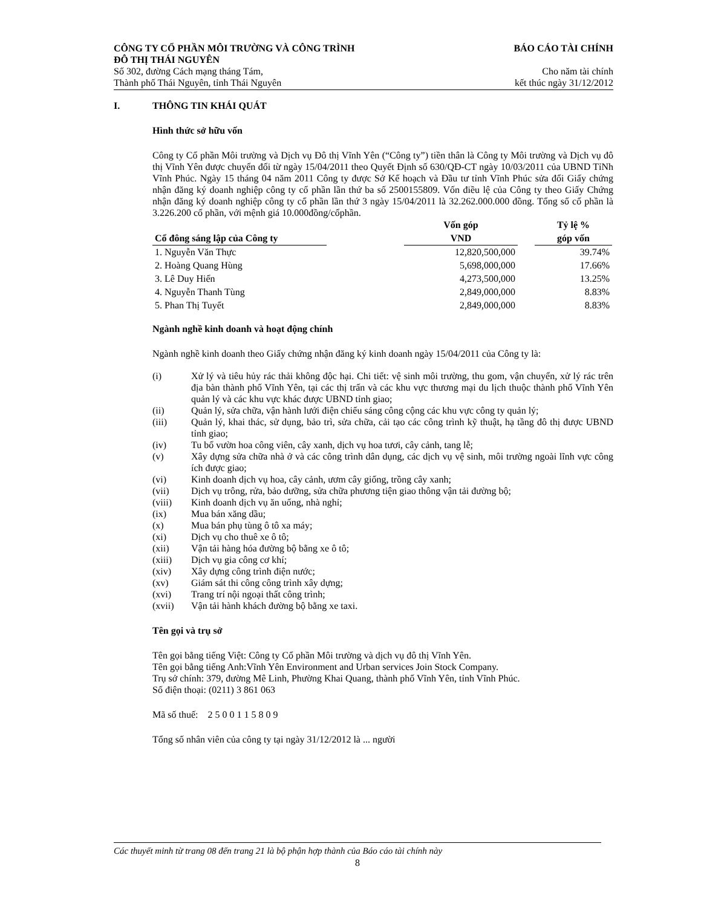CÔNG TY CỔ PHẦN MÔI TRƯỜNG VÀ CÔNG TRÌNH
ĐÔ THỊ THÁI NGUYÊN BÁO CÁO TÀI CHÍNH
Số 302, đường Cách mạng tháng Tám, Cho năm tài chính
Thành phố Thái Nguyên, tỉnh Thái Nguyên kết thúc ngày 31/12/2012
I. THÔNG TIN KHÁI QUÁT
Hình thức sở hữu vốn
Công ty Cổ phần Môi trường và Dịch vụ Đô thị Vĩnh Yên (“Công ty”) tiền thân là Công ty Môi trường và Dịch vụ đô thị Vĩnh Yên được chuyển đổi từ ngày 15/04/2011 theo Quyết Định số 630/QĐ-CT ngày 10/03/2011 của UBND TỉNh Vĩnh Phúc. Ngày 15 tháng 04 năm 2011 Công ty được Sở Kế hoạch và Đầu tư tỉnh Vĩnh Phúc sửa đổi Giấy chứng nhận đăng ký doanh nghiệp công ty cổ phần lần thứ ba số 2500155809. Vốn điều lệ của Công ty theo Giấy Chứng nhận đăng ký doanh nghiệp công ty cổ phần lần thứ 3 ngày 15/04/2011 là 32.262.000.000 đồng. Tổng số cổ phần là 3.226.200 cổ phần, với mệnh giá 10.000đồng/cổphần.
| Cổ đông sáng lập của Công ty | | Vốn góp VND | | Tỷ lệ % góp vốn |
| 1. Nguyễn Văn Thực | | 12,820,500,000 | | 39.74% |
| 2. Hoàng Quang Hùng | | 5,698,000,000 | | 17.66% |
| 3. Lê Duy Hiển | | 4,273,500,000 | | 13.25% |
| 4. Nguyễn Thanh Tùng | | 2,849,000,000 | | 8.83% |
| 5. Phan Thị Tuyết | | 2,849,000,000 | | 8.83% |
Ngành nghề kinh doanh và hoạt động chính
Ngành nghề kinh doanh theo Giấy chứng nhận đăng ký kinh doanh ngày 15/04/2011 của Công ty là:
(i) Xử lý và tiêu hủy rác thải không độc hại. Chi tiết: vệ sinh môi trường, thu gom, vận chuyển, xử lý rác trên địa bàn thành phố Vĩnh Yên, tại các thị trấn và các khu vực thương mại du lịch thuộc thành phố Vĩnh Yên quản lý và các khu vực khác được UBND tỉnh giao;
(ii) Quản lý, sửa chữa, vận hành lưới điện chiếu sáng công cộng các khu vực công ty quản lý;
(iii) Quản lý, khai thác, sử dụng, bảo trì, sửa chữa, cải tạo các công trình kỹ thuật, hạ tầng đô thị được UBND tỉnh giao;
(iv) Tu bổ vườn hoa công viên, cây xanh, dịch vụ hoa tươi, cây cảnh, tang lễ;
(v) Xây dựng sửa chữa nhà ở và các công trình dân dụng, các dịch vụ vệ sinh, môi trường ngoài lĩnh vực công ích được giao;
(vi) Kinh doanh dịch vụ hoa, cây cảnh, ươm cây giống, trồng cây xanh;
(vii) Dịch vụ trông, rửa, bảo dưỡng, sửa chữa phương tiện giao thông vận tải đường bộ;
(viii) Kinh doanh dịch vụ ăn uống, nhà nghỉ;
(ix) Mua bán xăng dầu;
(x) Mua bán phụ tùng ô tô xa máy;
(xi) Dịch vụ cho thuê xe ô tô;
(xii) Vận tải hàng hóa đường bộ bằng xe ô tô;
(xiii) Dịch vụ gia công cơ khí;
(xiv) Xây dựng công trình điện nước;
(xv) Giám sát thi công công trình xây dựng;
(xvi) Trang trí nội ngoại thất công trình;
(xvii) Vận tải hành khách đường bộ bằng xe taxi.
Tên gọi và trụ sở
Tên gọi bằng tiếng Việt: Công ty Cổ phần Môi trường và dịch vụ đô thị Vĩnh Yên.
Tên gọi bằng tiếng Anh:Vĩnh Yên Environment and Urban services Join Stock Company.
Trụ sở chính: 379, đường Mê Linh, Phường Khai Quang, thành phố Vĩnh Yên, tỉnh Vĩnh Phúc.
Số điện thoại: (0211) 3 861 063
Mã số thuế: 2 5 0 0 1 1 5 8 0 9
Tổng số nhân viên của công ty tại ngày 31/12/2012 là ... người
Các thuyết minh từ trang 08 đến trang 21 là bộ phận hợp thành của Báo cáo tài chính này
8